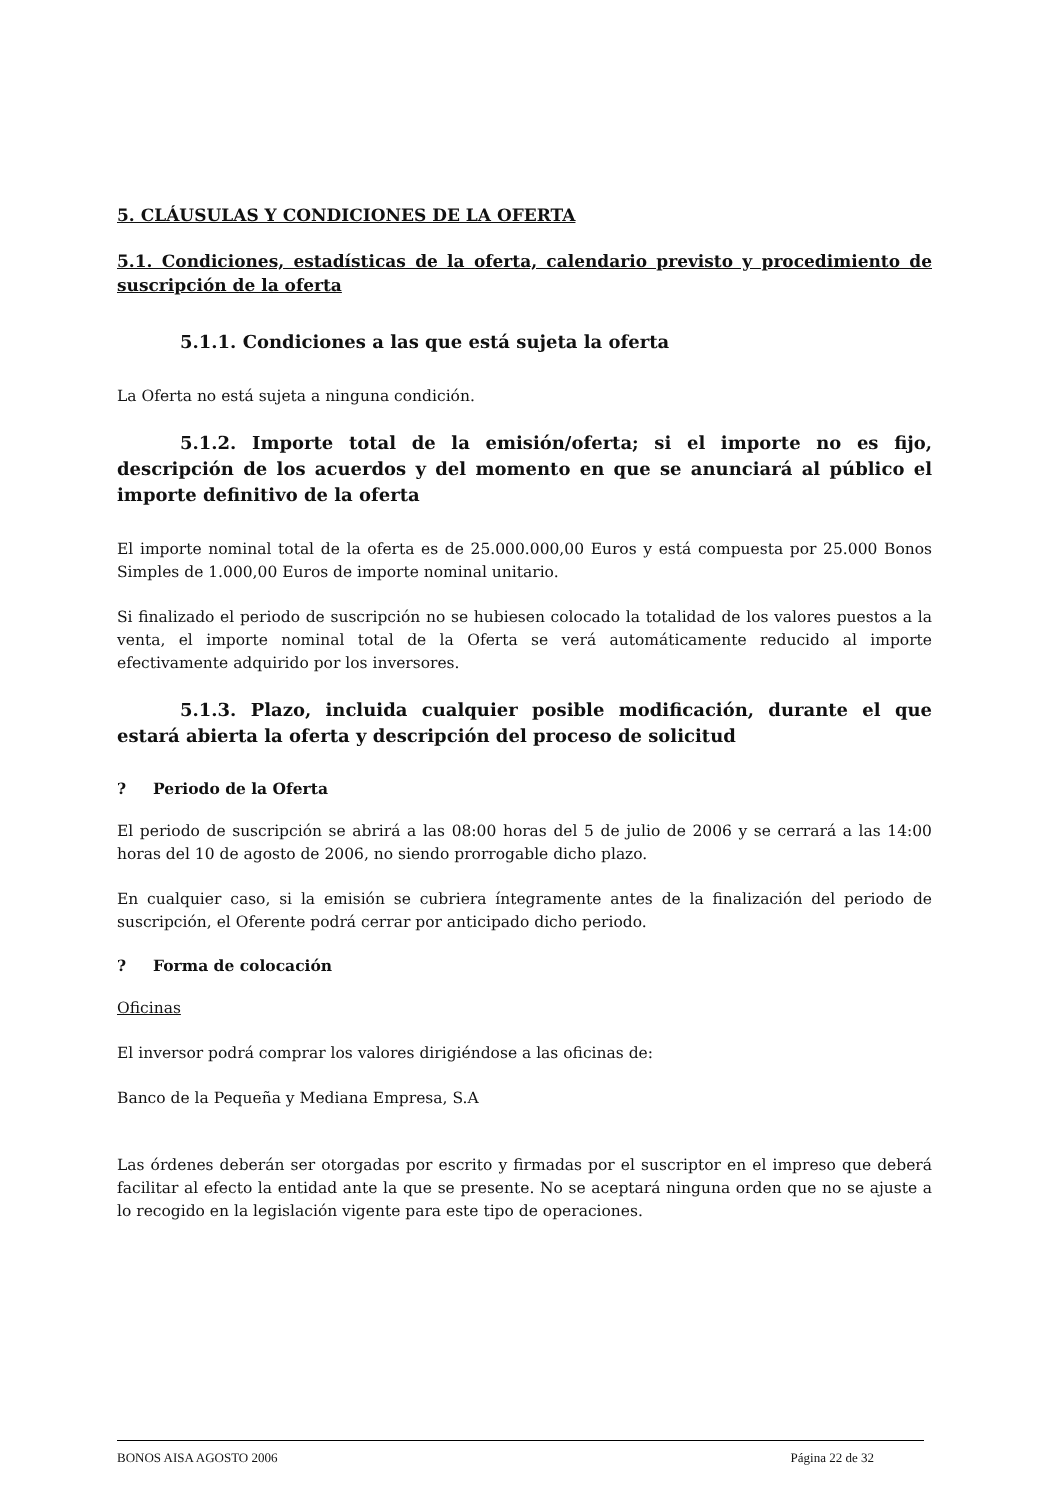5. CLÁUSULAS Y CONDICIONES DE LA OFERTA
5.1. Condiciones, estadísticas de la oferta, calendario previsto y procedimiento de suscripción de la oferta
5.1.1. Condiciones a las que está sujeta la oferta
La Oferta no está sujeta a ninguna condición.
5.1.2. Importe total de la emisión/oferta; si el importe no es fijo, descripción de los acuerdos y del momento en que se anunciará al público el importe definitivo de la oferta
El importe nominal total de la oferta es de 25.000.000,00 Euros y está compuesta por 25.000 Bonos Simples de 1.000,00 Euros de importe nominal unitario.
Si finalizado el periodo de suscripción no se hubiesen colocado la totalidad de los valores puestos a la venta, el importe nominal total de la Oferta se verá automáticamente reducido al importe efectivamente adquirido por los inversores.
5.1.3. Plazo, incluida cualquier posible modificación, durante el que estará abierta la oferta y descripción del proceso de solicitud
? Periodo de la Oferta
El periodo de suscripción se abrirá a las 08:00 horas del 5 de julio de 2006 y se cerrará a las 14:00 horas del 10 de agosto de 2006, no siendo prorrogable dicho plazo.
En cualquier caso, si la emisión se cubriera íntegramente antes de la finalización del periodo de suscripción, el Oferente podrá cerrar por anticipado dicho periodo.
? Forma de colocación
Oficinas
El inversor podrá comprar los valores dirigiéndose a las oficinas de:
Banco de la Pequeña y Mediana Empresa, S.A
Las órdenes deberán ser otorgadas por escrito y firmadas por el suscriptor en el impreso que deberá facilitar al efecto la entidad ante la que se presente. No se aceptará ninguna orden que no se ajuste a lo recogido en la legislación vigente para este tipo de operaciones.
BONOS AISA AGOSTO 2006 Página 22 de 32